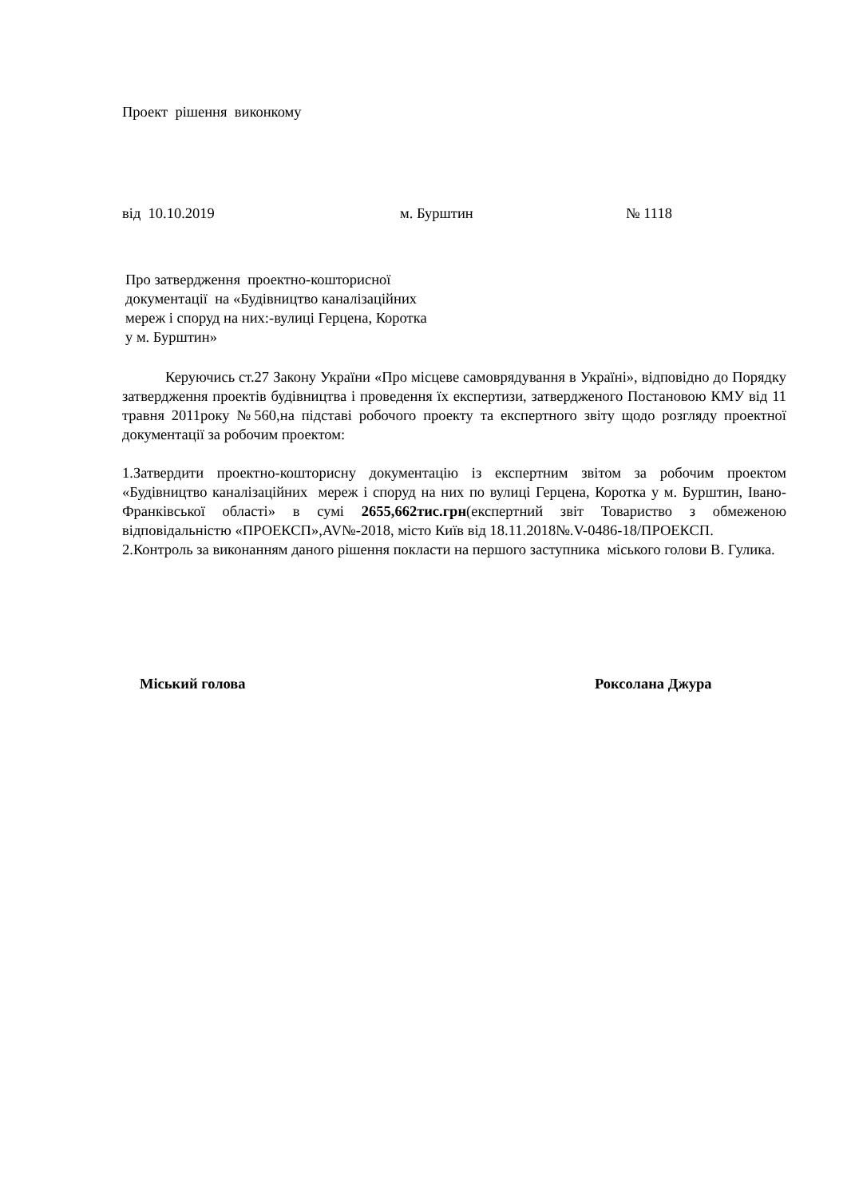Проект рішення виконкому
від 10.10.2019 м. Бурштин № 1118
Про затвердження проектно-кошторисної
документації на «Будівництво каналізаційних
мереж і споруд на них:-вулиці Герцена, Коротка
у м. Бурштин»
Керуючись ст.27 Закону України «Про місцеве самоврядування в Україні», відповідно до Порядку затвердження проектів будівництва і проведення їх експертизи, затвердженого Постановою КМУ від 11 травня 2011року №560,на підставі робочого проекту та експертного звіту щодо розгляду проектної документації за робочим проектом:
1.Затвердити проектно-кошторисну документацію із експертним звітом за робочим проектом «Будівництво каналізаційних мереж і споруд на них по вулиці Герцена, Коротка у м. Бурштин, Івано-Франківської області» в сумі 2655,662тис.грн(експертний звіт Товариство з обмеженою відповідальністю «ПРОЕКСП»,AV№-2018, місто Київ від 18.11.2018№.V-0486-18/ПРОЕКСП.
2.Контроль за виконанням даного рішення покласти на першого заступника міського голови В. Гулика.
Міський голова Роксолана Джура